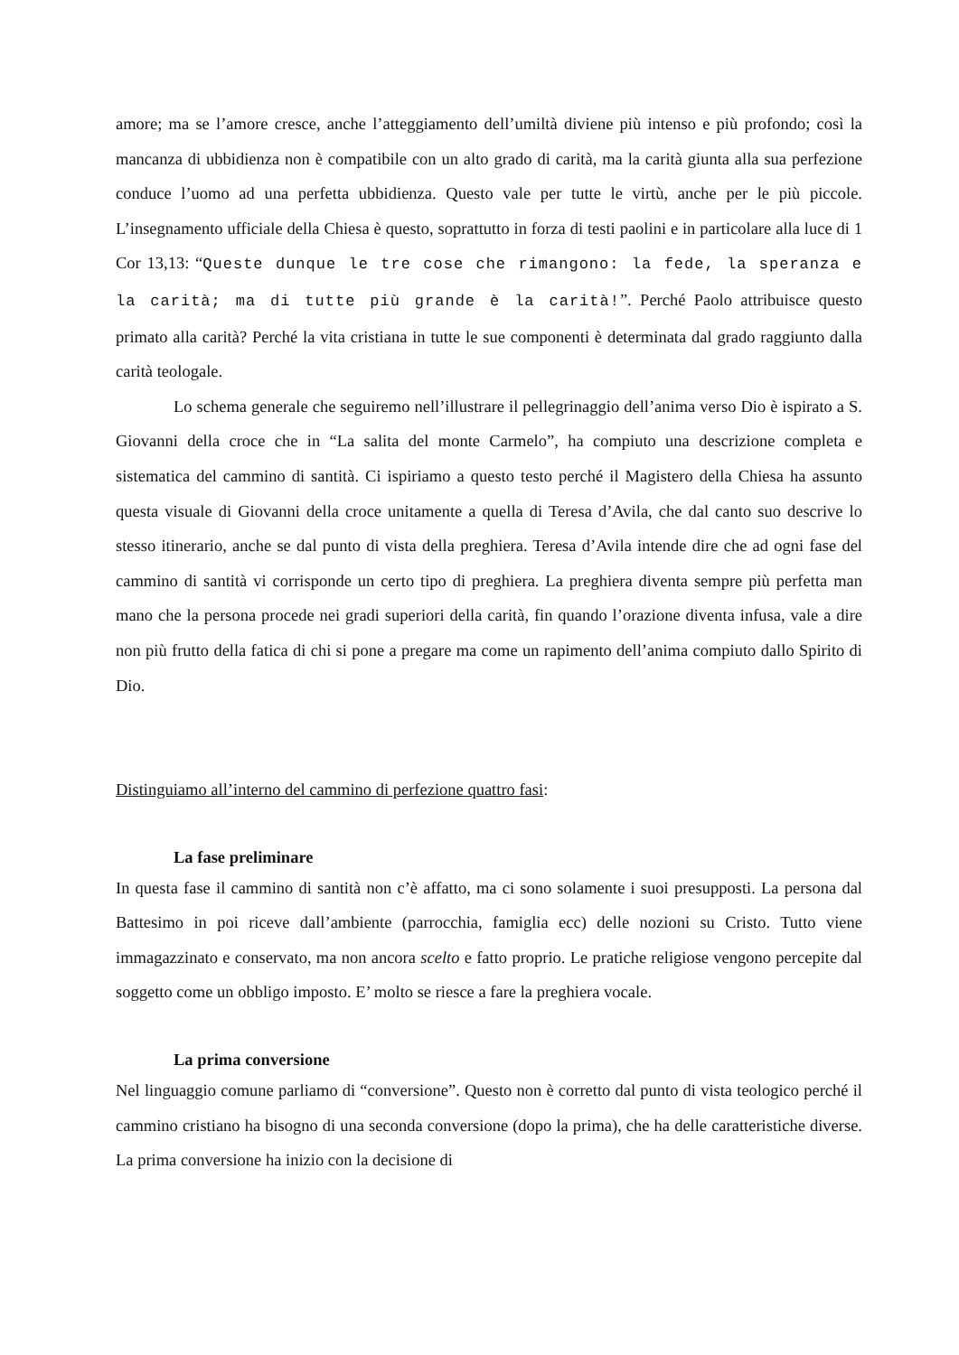amore; ma se l’amore cresce, anche l’atteggiamento dell’umiltà diviene più intenso e più profondo; così la mancanza di ubbidienza non è compatibile con un alto grado di carità, ma la carità giunta alla sua perfezione conduce l’uomo ad una perfetta ubbidienza. Questo vale per tutte le virtù, anche per le più piccole. L’insegnamento ufficiale della Chiesa è questo, soprattutto in forza di testi paolini e in particolare alla luce di 1 Cor 13,13: “Queste dunque le tre cose che rimangono: la fede, la speranza e la carità; ma di tutte più grande è la carità!”. Perché Paolo attribuisce questo primato alla carità? Perché la vita cristiana in tutte le sue componenti è determinata dal grado raggiunto dalla carità teologale.
Lo schema generale che seguiremo nell’illustrare il pellegrinaggio dell’anima verso Dio è ispirato a S. Giovanni della croce che in “La salita del monte Carmelo”, ha compiuto una descrizione completa e sistematica del cammino di santità. Ci ispiriamo a questo testo perché il Magistero della Chiesa ha assunto questa visuale di Giovanni della croce unitamente a quella di Teresa d’Avila, che dal canto suo descrive lo stesso itinerario, anche se dal punto di vista della preghiera. Teresa d’Avila intende dire che ad ogni fase del cammino di santità vi corrisponde un certo tipo di preghiera. La preghiera diventa sempre più perfetta man mano che la persona procede nei gradi superiori della carità, fin quando l’orazione diventa infusa, vale a dire non più frutto della fatica di chi si pone a pregare ma come un rapimento dell’anima compiuto dallo Spirito di Dio.
Distinguiamo all’interno del cammino di perfezione quattro fasi:
La fase preliminare
In questa fase il cammino di santità non c’è affatto, ma ci sono solamente i suoi presupposti. La persona dal Battesimo in poi riceve dall’ambiente (parrocchia, famiglia ecc) delle nozioni su Cristo. Tutto viene immagazzinato e conservato, ma non ancora scelto e fatto proprio. Le pratiche religiose vengono percepite dal soggetto come un obbligo imposto. E’ molto se riesce a fare la preghiera vocale.
La prima conversione
Nel linguaggio comune parliamo di “conversione”. Questo non è corretto dal punto di vista teologico perché il cammino cristiano ha bisogno di una seconda conversione (dopo la prima), che ha delle caratteristiche diverse. La prima conversione ha inizio con la decisione di